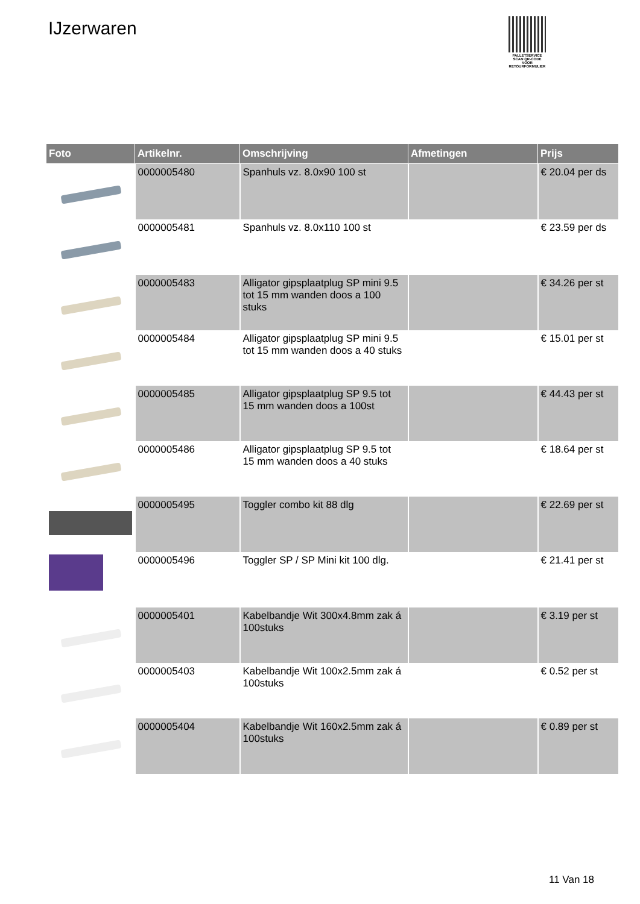IJzerwaren
PALLETSERVICE
SCAN QR-CODE VOOR RETOURFORMULIER
| Foto | Artikelnr. | Omschrijving | Afmetingen | Prijs |
| --- | --- | --- | --- | --- |
| | 0000005480 | Spanhuls vz. 8.0x90 100 st | | € 20.04 per ds |
| | 0000005481 | Spanhuls vz. 8.0x110 100 st | | € 23.59 per ds |
| | 0000005483 | Alligator gipsplaatplug SP mini 9.5 tot 15 mm wanden doos a 100 stuks | | € 34.26 per st |
| | 0000005484 | Alligator gipsplaatplug SP mini 9.5 tot 15 mm wanden doos a 40 stuks | | € 15.01 per st |
| | 0000005485 | Alligator gipsplaatplug SP 9.5 tot 15 mm wanden doos a 100st | | € 44.43 per st |
| | 0000005486 | Alligator gipsplaatplug SP 9.5 tot 15 mm wanden doos a 40 stuks | | € 18.64 per st |
| | 0000005495 | Toggler combo kit 88 dlg | | € 22.69 per st |
| | 0000005496 | Toggler SP / SP Mini kit 100 dlg. | | € 21.41 per st |
| | 0000005401 | Kabelbandje Wit 300x4.8mm zak á 100stuks | | € 3.19 per st |
| | 0000005403 | Kabelbandje Wit 100x2.5mm zak á 100stuks | | € 0.52 per st |
| | 0000005404 | Kabelbandje Wit 160x2.5mm zak á 100stuks | | € 0.89 per st |
11 Van 18